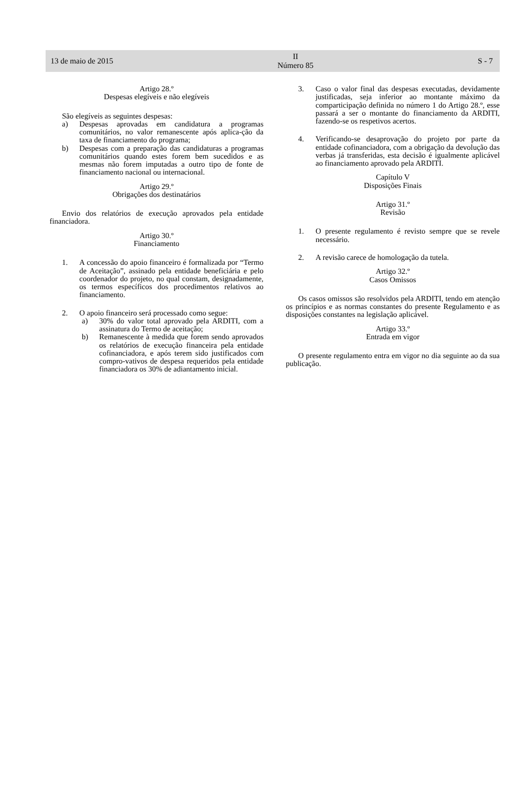13 de maio de 2015
II
Número 85
S - 7
Artigo 28.º
Despesas elegíveis e não elegíveis
São elegíveis as seguintes despesas:
a) Despesas aprovadas em candidatura a programas comunitários, no valor remanescente após aplica-ção da taxa de financiamento do programa;
b) Despesas com a preparação das candidaturas a programas comunitários quando estes forem bem sucedidos e as mesmas não forem imputadas a outro tipo de fonte de financiamento nacional ou internacional.
Artigo 29.º
Obrigações dos destinatários
Envio dos relatórios de execução aprovados pela entidade financiadora.
Artigo 30.º
Financiamento
1. A concessão do apoio financeiro é formalizada por “Termo de Aceitação”, assinado pela entidade beneficiária e pelo coordenador do projeto, no qual constam, designadamente, os termos específicos dos procedimentos relativos ao financiamento.
2. O apoio financeiro será processado como segue:
a) 30% do valor total aprovado pela ARDITI, com a assinatura do Termo de aceitação;
b) Remanescente à medida que forem sendo aprovados os relatórios de execução financeira pela entidade cofinanciadora, e após terem sido justificados com compro-vativos de despesa requeridos pela entidade financiadora os 30% de adiantamento inicial.
3. Caso o valor final das despesas executadas, devidamente justificadas, seja inferior ao montante máximo da comparticipação definida no número 1 do Artigo 28.º, esse passará a ser o montante do financiamento da ARDITI, fazendo-se os respetivos acertos.
4. Verificando-se desaprovação do projeto por parte da entidade cofinanciadora, com a obrigação da devolução das verbas já transferidas, esta decisão é igualmente aplicável ao financiamento aprovado pela ARDITI.
Capítulo V
Disposições Finais
Artigo 31.º
Revisão
1. O presente regulamento é revisto sempre que se revele necessário.
2. A revisão carece de homologação da tutela.
Artigo 32.º
Casos Omissos
Os casos omissos são resolvidos pela ARDITI, tendo em atenção os princípios e as normas constantes do presente Regulamento e as disposições constantes na legislação aplicável.
Artigo 33.º
Entrada em vigor
O presente regulamento entra em vigor no dia seguinte ao da sua publicação.